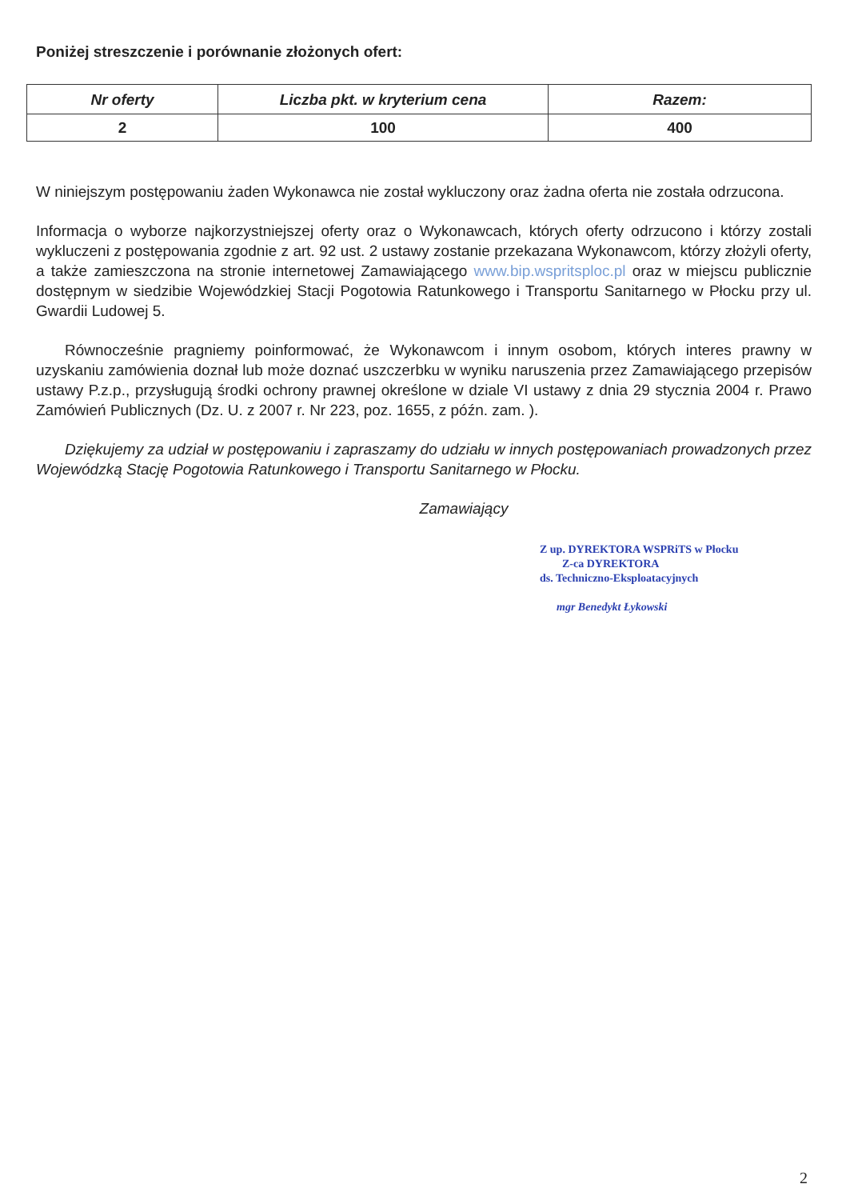Poniżej streszczenie i porównanie złożonych ofert:
| Nr oferty | Liczba pkt. w kryterium cena | Razem: |
| --- | --- | --- |
| 2 | 100 | 400 |
W niniejszym postępowaniu żaden Wykonawca nie został wykluczony oraz żadna oferta nie została odrzucona.
Informacja o wyborze najkorzystniejszej oferty oraz o Wykonawcach, których oferty odrzucono i którzy zostali wykluczeni z postępowania zgodnie z art. 92 ust. 2 ustawy zostanie przekazana Wykonawcom, którzy złożyli oferty, a także zamieszczona na stronie internetowej Zamawiającego www.bip.wspritsploc.pl oraz w miejscu publicznie dostępnym w siedzibie Wojewódzkiej Stacji Pogotowia Ratunkowego i Transportu Sanitarnego w Płocku przy ul. Gwardii Ludowej 5.
Równocześnie pragniemy poinformować, że Wykonawcom i innym osobom, których interes prawny w uzyskaniu zamówienia doznał lub może doznać uszczerbku w wyniku naruszenia przez Zamawiającego przepisów ustawy P.z.p., przysługują środki ochrony prawnej określone w dziale VI ustawy z dnia 29 stycznia 2004 r. Prawo Zamówień Publicznych (Dz. U. z 2007 r. Nr 223, poz. 1655, z późn. zam. ).
Dziękujemy za udział w postępowaniu i zapraszamy do udziału w innych postępowaniach prowadzonych przez Wojewódzką Stację Pogotowia Ratunkowego i Transportu Sanitarnego w Płocku.
Zamawiający
Z up. DYREKTORA WSPRiTS w Płocku
Z-ca DYREKTORA
ds. Techniczno-Eksploatacyjnych
mgr Benedykt Łykowski
2